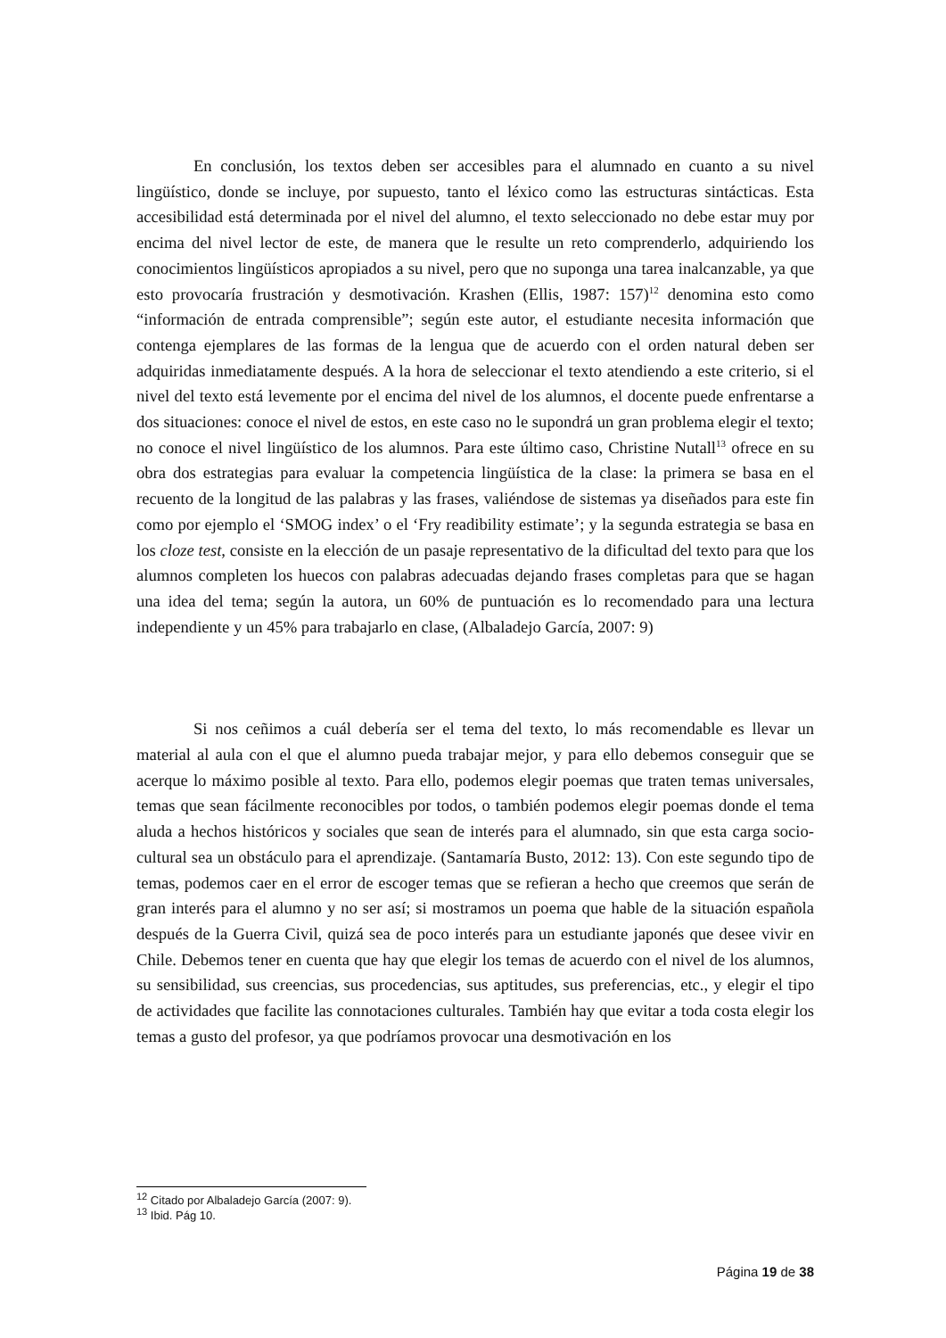En conclusión, los textos deben ser accesibles para el alumnado en cuanto a su nivel lingüístico, donde se incluye, por supuesto, tanto el léxico como las estructuras sintácticas. Esta accesibilidad está determinada por el nivel del alumno, el texto seleccionado no debe estar muy por encima del nivel lector de este, de manera que le resulte un reto comprenderlo, adquiriendo los conocimientos lingüísticos apropiados a su nivel, pero que no suponga una tarea inalcanzable, ya que esto provocaría frustración y desmotivación. Krashen (Ellis, 1987: 157)<sup>12</sup> denomina esto como “información de entrada comprensible”; según este autor, el estudiante necesita información que contenga ejemplares de las formas de la lengua que de acuerdo con el orden natural deben ser adquiridas inmediatamente después. A la hora de seleccionar el texto atendiendo a este criterio, si el nivel del texto está levemente por el encima del nivel de los alumnos, el docente puede enfrentarse a dos situaciones: conoce el nivel de estos, en este caso no le supondrá un gran problema elegir el texto; no conoce el nivel lingüístico de los alumnos. Para este último caso, Christine Nutall<sup>13</sup> ofrece en su obra dos estrategias para evaluar la competencia lingüística de la clase: la primera se basa en el recuento de la longitud de las palabras y las frases, valiéndose de sistemas ya diseñados para este fin como por ejemplo el ‘SMOG index’ o el ‘Fry readibility estimate’; y la segunda estrategia se basa en los cloze test, consiste en la elección de un pasaje representativo de la dificultad del texto para que los alumnos completen los huecos con palabras adecuadas dejando frases completas para que se hagan una idea del tema; según la autora, un 60% de puntuación es lo recomendado para una lectura independiente y un 45% para trabajarlo en clase, (Albaladejo García, 2007: 9)
Si nos ceñimos a cuál debería ser el tema del texto, lo más recomendable es llevar un material al aula con el que el alumno pueda trabajar mejor, y para ello debemos conseguir que se acerque lo máximo posible al texto. Para ello, podemos elegir poemas que traten temas universales, temas que sean fácilmente reconocibles por todos, o también podemos elegir poemas donde el tema aluda a hechos históricos y sociales que sean de interés para el alumnado, sin que esta carga socio-cultural sea un obstáculo para el aprendizaje. (Santamaría Busto, 2012: 13). Con este segundo tipo de temas, podemos caer en el error de escoger temas que se refieran a hecho que creemos que serán de gran interés para el alumno y no ser así; si mostramos un poema que hable de la situación española después de la Guerra Civil, quizá sea de poco interés para un estudiante japonés que desee vivir en Chile. Debemos tener en cuenta que hay que elegir los temas de acuerdo con el nivel de los alumnos, su sensibilidad, sus creencias, sus procedencias, sus aptitudes, sus preferencias, etc., y elegir el tipo de actividades que facilite las connotaciones culturales. También hay que evitar a toda costa elegir los temas a gusto del profesor, ya que podríamos provocar una desmotivación en los
<sup>12</sup> Citado por Albaladejo García (2007: 9).
<sup>13</sup> Ibid. Pág 10.
Página 19 de 38